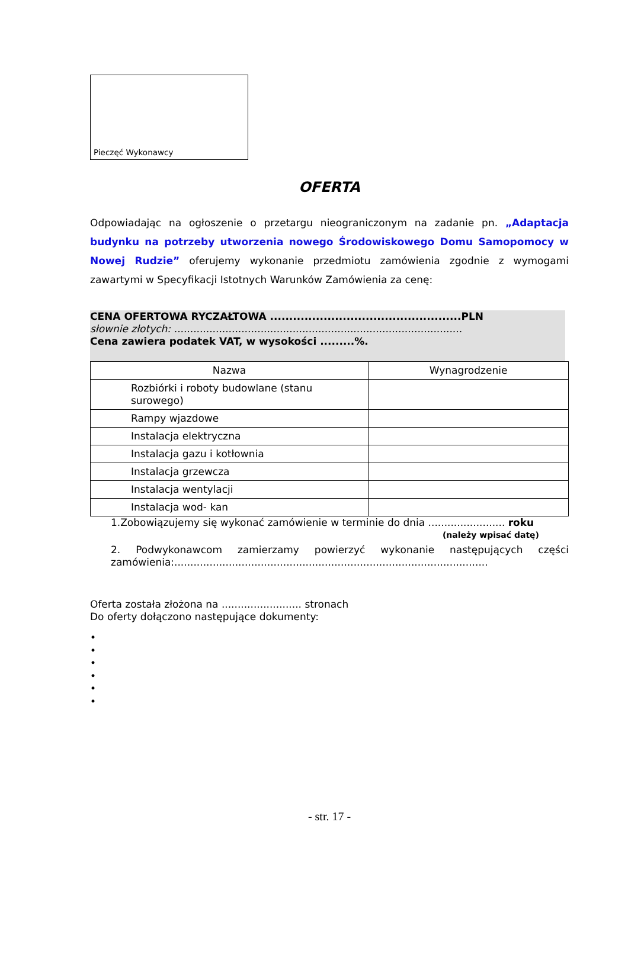Pieczęć Wykonawcy
OFERTA
Odpowiadając na ogłoszenie o przetargu nieograniczonym na zadanie pn. „Adaptacja budynku na potrzeby utworzenia nowego Środowiskowego Domu Samopomocy w Nowej Rudzie” oferujemy wykonanie przedmiotu zamówienia zgodnie z wymogami zawartymi w Specyfikacji Istotnych Warunków Zamówienia za cenę:
CENA OFERTOWA RYCZAŁTOWA ..................................................PLN
słownie złotych: ..........................................................................................
Cena zawiera podatek VAT, w wysokości .........%.
| Nazwa | Wynagrodzenie |
| --- | --- |
| Rozbiórki i roboty budowlane (stanu surowego) | |
| Rampy wjazdowe | |
| Instalacja elektryczna | |
| Instalacja gazu i kotłownia | |
| Instalacja grzewcza | |
| Instalacja wentylacji | |
| Instalacja wod- kan | |
1.Zobowiązujemy się wykonać zamówienie w terminie do dnia ........................ roku
(należy wpisać datę)
2. Podwykonawcom zamierzamy powierzyć wykonanie następujących części
zamówienia:..................................................................................................
Oferta została złożona na ......................... stronach
Do oferty dołączono następujące dokumenty:
•
•
•
•
•
•
- str. 17 -